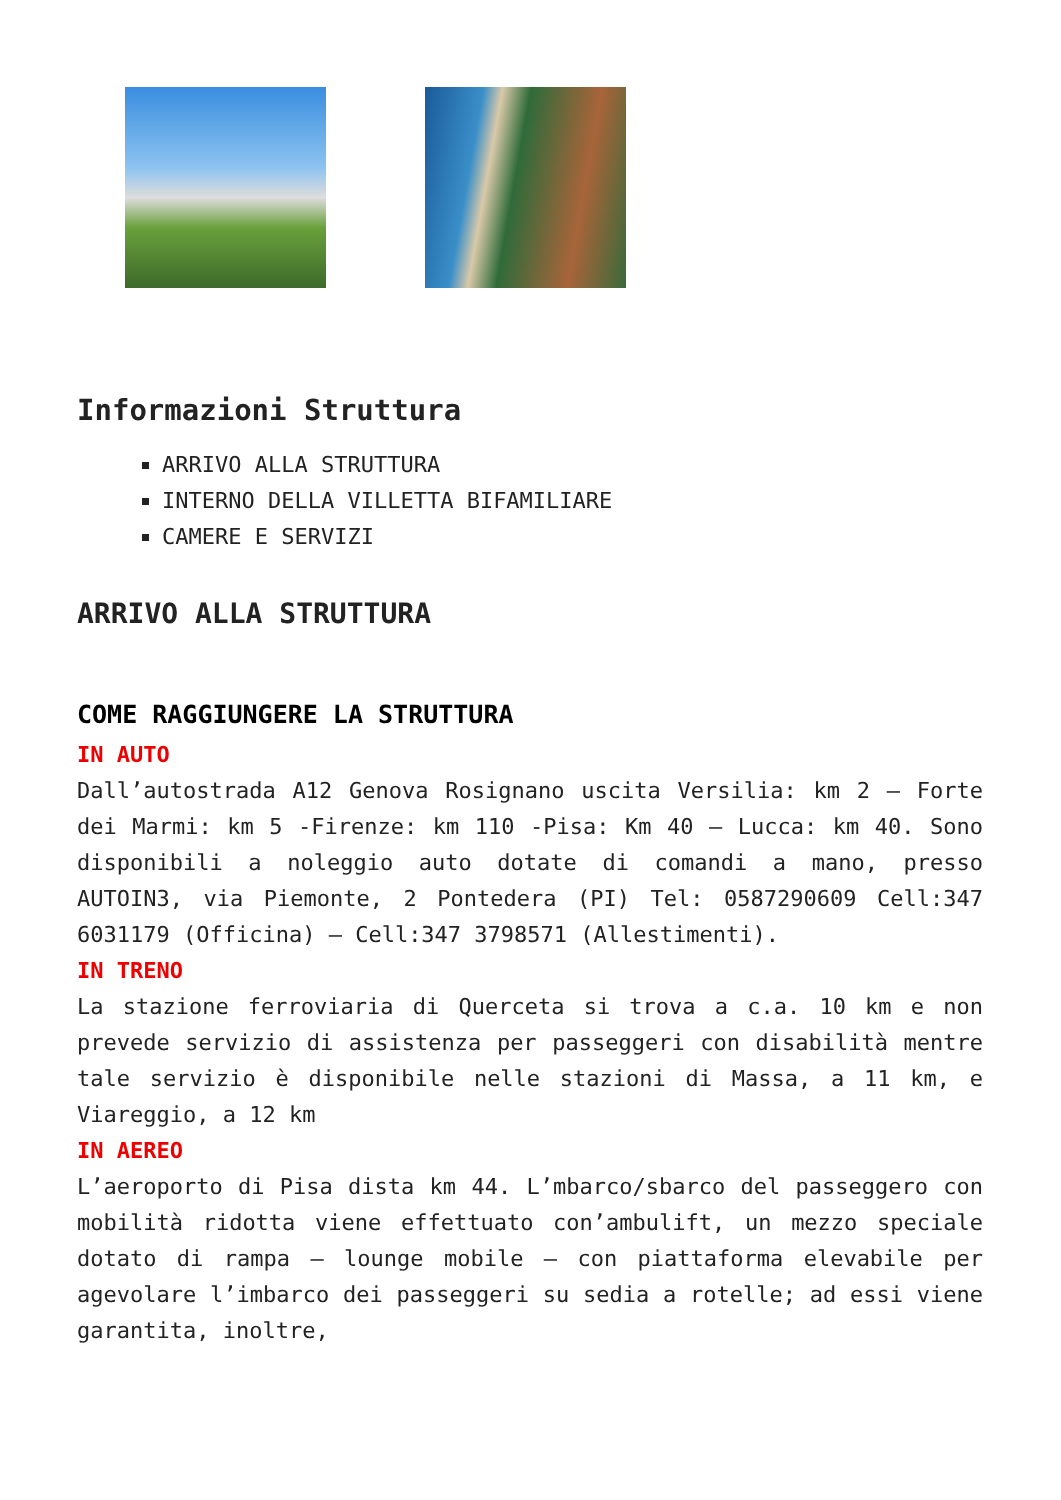Informazioni Struttura
ARRIVO ALLA STRUTTURA
INTERNO DELLA VILLETTA BIFAMILIARE
CAMERE E SERVIZI
ARRIVO ALLA STRUTTURA
COME RAGGIUNGERE LA STRUTTURA
IN AUTO
Dall’autostrada A12 Genova Rosignano uscita Versilia: km 2 – Forte dei Marmi: km 5 -Firenze: km 110 -Pisa: Km 40 – Lucca: km 40. Sono disponibili a noleggio auto dotate di comandi a mano, presso AUTOIN3, via Piemonte, 2 Pontedera (PI) Tel: 0587290609 Cell:347 6031179 (Officina) – Cell:347 3798571 (Allestimenti).
IN TRENO
La stazione ferroviaria di Querceta si trova a c.a. 10 km e non prevede servizio di assistenza per passeggeri con disabilità mentre tale servizio è disponibile nelle stazioni di Massa, a 11 km, e Viareggio, a 12 km
IN AEREO
L’aeroporto di Pisa dista km 44. L’mbarco/sbarco del passeggero con mobilità ridotta viene effettuato con’ambulift, un mezzo speciale dotato di rampa – lounge mobile – con piattaforma elevabile per agevolare l’imbarco dei passeggeri su sedia a rotelle; ad essi viene garantita, inoltre,